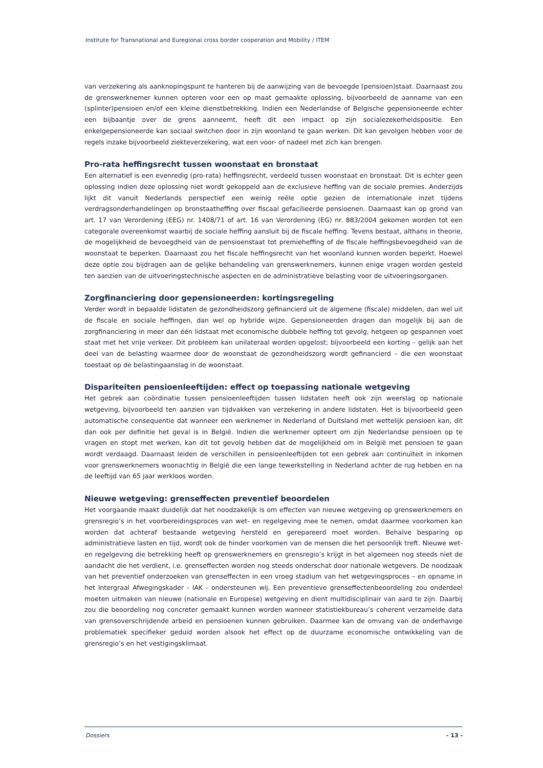Institute for Transnational and Euregional cross border cooperation and Mobility / ITEM
van verzekering als aanknopingspunt te hanteren bij de aanwijzing van de bevoegde (pensioen)staat. Daarnaast zou de grenswerknemer kunnen opteren voor een op maat gemaakte oplossing, bijvoorbeeld de aanname van een (splinter)pensioen en/of een kleine dienstbetrekking. Indien een Nederlandse of Belgische gepensioneerde echter een bijbaantje over de grens aanneemt, heeft dit een impact op zijn socialezekerheidspositie. Een enkelgepensioneerde kan sociaal switchen door in zijn woonland te gaan werken. Dit kan gevolgen hebben voor de regels inzake bijvoorbeeld ziekteverzekering, wat een voor- of nadeel met zich kan brengen.
Pro-rata heffingsrecht tussen woonstaat en bronstaat
Een alternatief is een evenredig (pro-rata) heffingsrecht, verdeeld tussen woonstaat en bronstaat. Dit is echter geen oplossing indien deze oplossing niet wordt gekoppeld aan de exclusieve heffing van de sociale premies. Anderzijds lijkt dit vanuit Nederlands perspectief een weinig reële optie gezien de internationale inzet tijdens verdragsonderhandelingen op bronstaatheffing over fiscaal gefacilieerde pensioenen. Daarnaast kan op grond van art. 17 van Verordening (EEG) nr. 1408/71 of art. 16 van Verordening (EG) nr. 883/2004 gekomen worden tot een categorale overeenkomst waarbij de sociale heffing aansluit bij de fiscale heffing. Tevens bestaat, althans in theorie, de mogelijkheid de bevoegdheid van de pensioenstaat tot premieheffing of de fiscale heffingsbevoegdheid van de woonstaat te beperken. Daarnaast zou het fiscale heffingsrecht van het woonland kunnen worden beperkt. Hoewel deze optie zou bijdragen aan de gelijke behandeling van grenswerknemers, kunnen enige vragen worden gesteld ten aanzien van de uitvoeringstechnische aspecten en de administratieve belasting voor de uitvoeringsorganen.
Zorgfinanciering door gepensioneerden: kortingsregeling
Verder wordt in bepaalde lidstaten de gezondheidszorg gefinancierd uit de algemene (fiscale) middelen, dan wel uit de fiscale en sociale heffingen, dan wel op hybride wijze. Gepensioneerden dragen dan mogelijk bij aan de zorgfinanciering in meer dan één lidstaat met economische dubbele heffing tot gevolg, hetgeen op gespannen voet staat met het vrije verkeer. Dit probleem kan unilateraal worden opgelost; bijvoorbeeld een korting – gelijk aan het deel van de belasting waarmee door de woonstaat de gezondheidszorg wordt gefinancierd – die een woonstaat toestaat op de belastingaanslag in de woonstaat.
Dispariteiten pensioenleeftijden: effect op toepassing nationale wetgeving
Het gebrek aan coördinatie tussen pensioenleeftijden tussen lidstaten heeft ook zijn weerslag op nationale wetgeving, bijvoorbeeld ten aanzien van tijdvakken van verzekering in andere lidstaten. Het is bijvoorbeeld geen automatische consequentie dat wanneer een werknemer in Nederland of Duitsland met wettelijk pensioen kan, dit dan ook per definitie het geval is in België. Indien die werknemer opteert om zijn Nederlandse pensioen op te vragen en stopt met werken, kan dit tot gevolg hebben dat de mogelijkheid om in België met pensioen te gaan wordt verdaagd. Daarnaast leiden de verschillen in pensioenleeftijden tot een gebrek aan continuïteit in inkomen voor grenswerknemers woonachtig in België die een lange tewerkstelling in Nederland achter de rug hebben en na de leeftijd van 65 jaar werkloos worden.
Nieuwe wetgeving: grenseffecten preventief beoordelen
Het voorgaande maakt duidelijk dat het noodzakelijk is om effecten van nieuwe wetgeving op grenswerknemers en grensregio’s in het voorbereidingsproces van wet- en regelgeving mee te nemen, omdat daarmee voorkomen kan worden dat achteraf bestaande wetgeving hersteld en gerepareerd moet worden. Behalve besparing op administratieve lasten en tijd, wordt ook de hinder voorkomen van de mensen die het persoonlijk treft. Nieuwe wet- en regelgeving die betrekking heeft op grenswerknemers en grensregio’s krijgt in het algemeen nog steeds niet de aandacht die het verdient, i.e. grenseffecten worden nog steeds onderschat door nationale wetgevers. De noodzaak van het preventief onderzoeken van grenseffecten in een vroeg stadium van het wetgevingsproces – en opname in het Intergraal Afwegingskader - IAK - ondersteunen wij. Een preventieve grenseffectenbeoordeling zou onderdeel moeten uitmaken van nieuwe (nationale en Europese) wetgeving en dient multidisciplinair van aard te zijn. Daarbij zou die beoordeling nog concreter gemaakt kunnen worden wanneer statistiekbureau’s coherent verzamelde data van grensoverschrijdende arbeid en pensioenen kunnen gebruiken. Daarmee kan de omvang van de onderhavige problematiek specifieker geduid worden alsook het effect op de duurzame economische ontwikkeling van de grensregio’s en het vestigingsklimaat.
Dossiers - 13 -